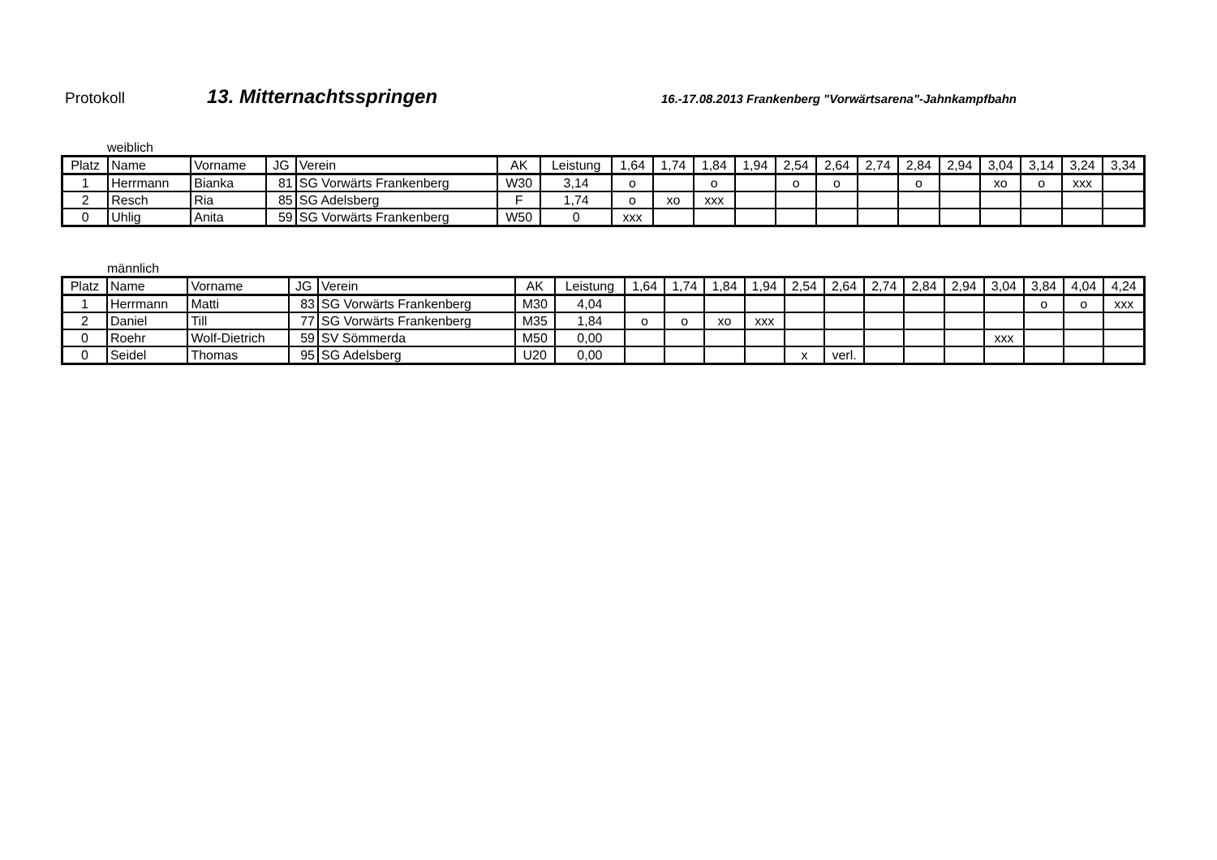Protokoll
13. Mitternachtsspringen
16.-17.08.2013 Frankenberg "Vorwärtsarena"-Jahnkampfbahn
weiblich
| Platz | Name | Vorname | JG | Verein | AK | Leistung | 1,64 | 1,74 | 1,84 | 1,94 | 2,54 | 2,64 | 2,74 | 2,84 | 2,94 | 3,04 | 3,14 | 3,24 | 3,34 |
| --- | --- | --- | --- | --- | --- | --- | --- | --- | --- | --- | --- | --- | --- | --- | --- | --- | --- | --- | --- |
| 1 | Herrmann | Bianka | 81 | SG Vorwärts Frankenberg | W30 | 3,14 | o | | o | | o | o | | o | | xo | o | xxx | |
| 2 | Resch | Ria | 85 | SG Adelsberg | F | 1,74 | o | xo | xxx | | | | | | | | | | |
| 0 | Uhlig | Anita | 59 | SG Vorwärts Frankenberg | W50 | 0 | xxx | | | | | | | | | | | | |
männlich
| Platz | Name | Vorname | JG | Verein | AK | Leistung | 1,64 | 1,74 | 1,84 | 1,94 | 2,54 | 2,64 | 2,74 | 2,84 | 2,94 | 3,04 | 3,84 | 4,04 | 4,24 |
| --- | --- | --- | --- | --- | --- | --- | --- | --- | --- | --- | --- | --- | --- | --- | --- | --- | --- | --- | --- |
| 1 | Herrmann | Matti | 83 | SG Vorwärts Frankenberg | M30 | 4,04 | | | | | | | | | | | o | o | xxx |
| 2 | Daniel | Till | 77 | SG Vorwärts Frankenberg | M35 | 1,84 | o | o | xo | xxx | | | | | | | | | |
| 0 | Roehr | Wolf-Dietrich | 59 | SV Sömmerda | M50 | 0,00 | | | | | | | | | | xxx | | | |
| 0 | Seidel | Thomas | 95 | SG Adelsberg | U20 | 0,00 | | | | | x | verl. | | | | | | | |